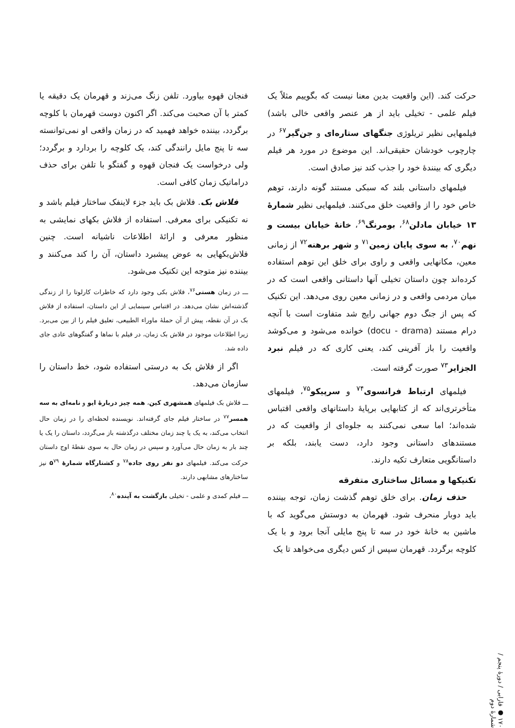حرکت کند. (این واقعیت بدین معنا نیست که بگوییم مثلاً یک فیلم علمی - تخیلی باید از هر عنصر واقعی خالی باشد) فیلمهایی نظیر تریلوژی جنگهای ستاره‌ای و جن‌گیر<sup>۶۷</sup> در چارچوب خودشان حقیقی‌اند. این موضوع در مورد هر فیلم دیگری که بینندهٔ خود را جذب کند نیز صادق است.
فیلمهای داستانی بلند که سبکی مستند گونه دارند، توهم خاص خود را از واقعیت خلق می‌کنند. فیلمهایی نظیر شمارهٔ ۱۳ خیابان مادلن<sup>۶۸</sup>، بومرنگ<sup>۶۹</sup>، خانهٔ خیابان بیست و نهم<sup>۷۰</sup>، به سوی پایان زمین<sup>۷۱</sup> و شهر برهنه<sup>۷۲</sup> از زمانی معین، مکانهایی واقعی و راوی برای خلق این توهم استفاده کرده‌اند چون داستان تخیلی آنها داستانی واقعی است که در میان مردمی واقعی و در زمانی معین روی می‌دهد. این تکنیک که پس از جنگ دوم جهانی رایج شد متفاوت است با آنچه درام مستند (docu - drama) خوانده می‌شود و می‌کوشد واقعیت را باز آفرینی کند، یعنی کاری که در فیلم نبرد الجزایر<sup>۷۳</sup> صورت گرفته است.
فیلمهای ارتباط فرانسوی<sup>۷۴</sup> و سرپیکو<sup>۷۵</sup>، فیلمهای متأخرتری‌اند که از کتابهایی برپایهٔ داستانهای واقعی اقتباس شده‌اند؛ اما سعی نمی‌کنند به جلوه‌ای از واقعیت که در مستندهای داستانی وجود دارد، دست یابند، بلکه بر داستانگویی متعارف تکیه دارند.
تکنیکها و مسائل ساختاری متفرقه
حذف زمان. برای خلق توهم گذشت زمان، توجه بیننده باید دوبار منحرف شود. قهرمان به دوستش می‌گوید که با ماشین به خانهٔ خود در سه تا پنج مایلی آنجا برود و با یک کلوچه برگردد. قهرمان سپس از کس دیگری می‌خواهد تا یک
فنجان قهوه بیاورد. تلفن زنگ می‌زند و قهرمان یک دقیقه یا کمتر با آن صحبت می‌کند. اگر اکنون دوست قهرمان با کلوچه برگردد، بیننده خواهد فهمید که در زمان واقعی او نمی‌توانسته سه تا پنج مایل رانندگی کند، یک کلوچه را بردارد و برگردد؛ ولی درخواست یک فنجان قهوه و گفتگو با تلفن برای حذف دراماتیک زمان کافی است.
فلاش بک. فلاش بک باید جزء لاینفک ساختار فیلم باشد و نه تکنیکی برای معرفی. استفاده از فلاش بکهای نمایشی به منظور معرفی و ارائهٔ اطلاعات ناشیانه است. چنین فلاش‌بکهایی به عوض پیشبرد داستان، آن را کند می‌کنند و بیننده نیز متوجه این تکنیک می‌شود.
ـــ در زمان هستی<sup>۷۶</sup>، فلاش بکی وجود دارد که خاطرات کارلوتا را از زندگی گذشته‌اش نشان می‌دهد. در اقتباس سینمایی از این داستان، استفاده از فلاش بک در آن نقطه، پیش از آن حملهٔ ماوراء الطبیعی، تعلیق فیلم را از بین می‌برد. زیرا اطلاعات موجود در فلاش بک زمان، در فیلم با نماها و گفتگوهای عادی جای داده شد.
اگر از فلاش بک به درستی استفاده شود، خط داستان را سازمان می‌دهد.
ـــ فلاش بک فیلمهای همشهری کین، همه چیز دربارهٔ ایو و نامه‌ای به سه همسر<sup>۷۷</sup> در ساختار فیلم جای گرفته‌اند. نویسنده لحظه‌ای را در زمان حال انتخاب می‌کند، به یک یا چند زمان مختلف درگذشته باز می‌گردد، داستان را یک یا چند بار به زمان حال می‌آورد و سپس در زمان حال به سوی نقطهٔ اوج داستان حرکت می‌کند. فیلمهای دو نفر روی جاده<sup>۷۸</sup> و کشتارگاه شمارهٔ ۵<sup>۷۹</sup> نیز ساختارهای مشابهی دارند.
ـــ فیلم کمدی و علمی - تخیلی بازگشت به آینده<sup>۸۰</sup>،
۱۷۰ ● فارابی / دورهٔ پنجم / شمارهٔ دوم